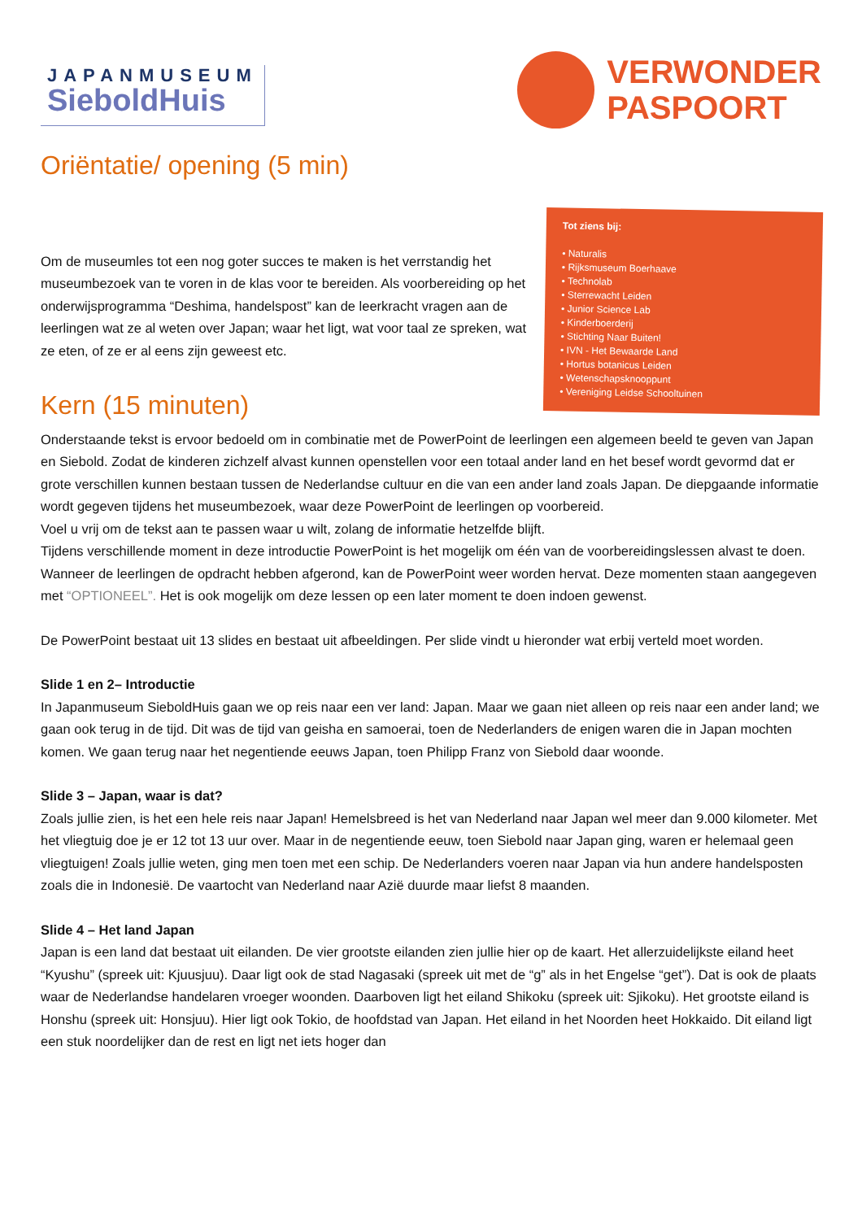JAPANMUSEUM
SieboldHuis
VERWONDER
PASPOORT
Oriëntatie/ opening (5 min)
Om de museumles tot een nog goter succes te maken is het verrstandig het museumbezoek van te voren in de klas voor te bereiden. Als voorbereiding op het onderwijsprogramma “Deshima, handelspost” kan de leerkracht vragen aan de leerlingen wat ze al weten over Japan; waar het ligt, wat voor taal ze spreken, wat ze eten, of ze er al eens zijn geweest etc.
Kern (15 minuten)
Tot ziens bij:
• Naturalis
• Rijksmuseum Boerhaave
• Technolab
• Sterrewacht Leiden
• Junior Science Lab
• Kinderboerderij
• Stichting Naar Buiten!
• IVN - Het Bewaarde Land
• Hortus botanicus Leiden
• Wetenschapsknooppunt
• Vereniging Leidse Schooltuinen
Onderstaande tekst is ervoor bedoeld om in combinatie met de PowerPoint de leerlingen een algemeen beeld te geven van Japan en Siebold. Zodat de kinderen zichzelf alvast kunnen openstellen voor een totaal ander land en het besef wordt gevormd dat er grote verschillen kunnen bestaan tussen de Nederlandse cultuur en die van een ander land zoals Japan. De diepgaande informatie wordt gegeven tijdens het museumbezoek, waar deze PowerPoint de leerlingen op voorbereid.
Voel u vrij om de tekst aan te passen waar u wilt, zolang de informatie hetzelfde blijft.
Tijdens verschillende moment in deze introductie PowerPoint is het mogelijk om één van de voorbereidingslessen alvast te doen. Wanneer de leerlingen de opdracht hebben afgerond, kan de PowerPoint weer worden hervat. Deze momenten staan aangegeven met “OPTIONEEL”. Het is ook mogelijk om deze lessen op een later moment te doen indoen gewenst.
De PowerPoint bestaat uit 13 slides en bestaat uit afbeeldingen. Per slide vindt u hieronder wat erbij verteld moet worden.
Slide 1 en 2– Introductie
In Japanmuseum SieboldHuis gaan we op reis naar een ver land: Japan. Maar we gaan niet alleen op reis naar een ander land; we gaan ook terug in de tijd. Dit was de tijd van geisha en samoerai, toen de Nederlanders de enigen waren die in Japan mochten komen. We gaan terug naar het negentiende eeuws Japan, toen Philipp Franz von Siebold daar woonde.
Slide 3 – Japan, waar is dat?
Zoals jullie zien, is het een hele reis naar Japan! Hemelsbreed is het van Nederland naar Japan wel meer dan 9.000 kilometer. Met het vliegtuig doe je er 12 tot 13 uur over. Maar in de negentiende eeuw, toen Siebold naar Japan ging, waren er helemaal geen vliegtuigen! Zoals jullie weten, ging men toen met een schip. De Nederlanders voeren naar Japan via hun andere handelsposten zoals die in Indonesië. De vaartocht van Nederland naar Azië duurde maar liefst 8 maanden.
Slide 4 – Het land Japan
Japan is een land dat bestaat uit eilanden. De vier grootste eilanden zien jullie hier op de kaart. Het allerzuidelijkste eiland heet “Kyushu” (spreek uit: Kjuusjuu). Daar ligt ook de stad Nagasaki (spreek uit met de “g” als in het Engelse “get”). Dat is ook de plaats waar de Nederlandse handelaren vroeger woonden. Daarboven ligt het eiland Shikoku (spreek uit: Sjikoku). Het grootste eiland is Honshu (spreek uit: Honsjuu). Hier ligt ook Tokio, de hoofdstad van Japan. Het eiland in het Noorden heet Hokkaido. Dit eiland ligt een stuk noordelijker dan de rest en ligt net iets hoger dan